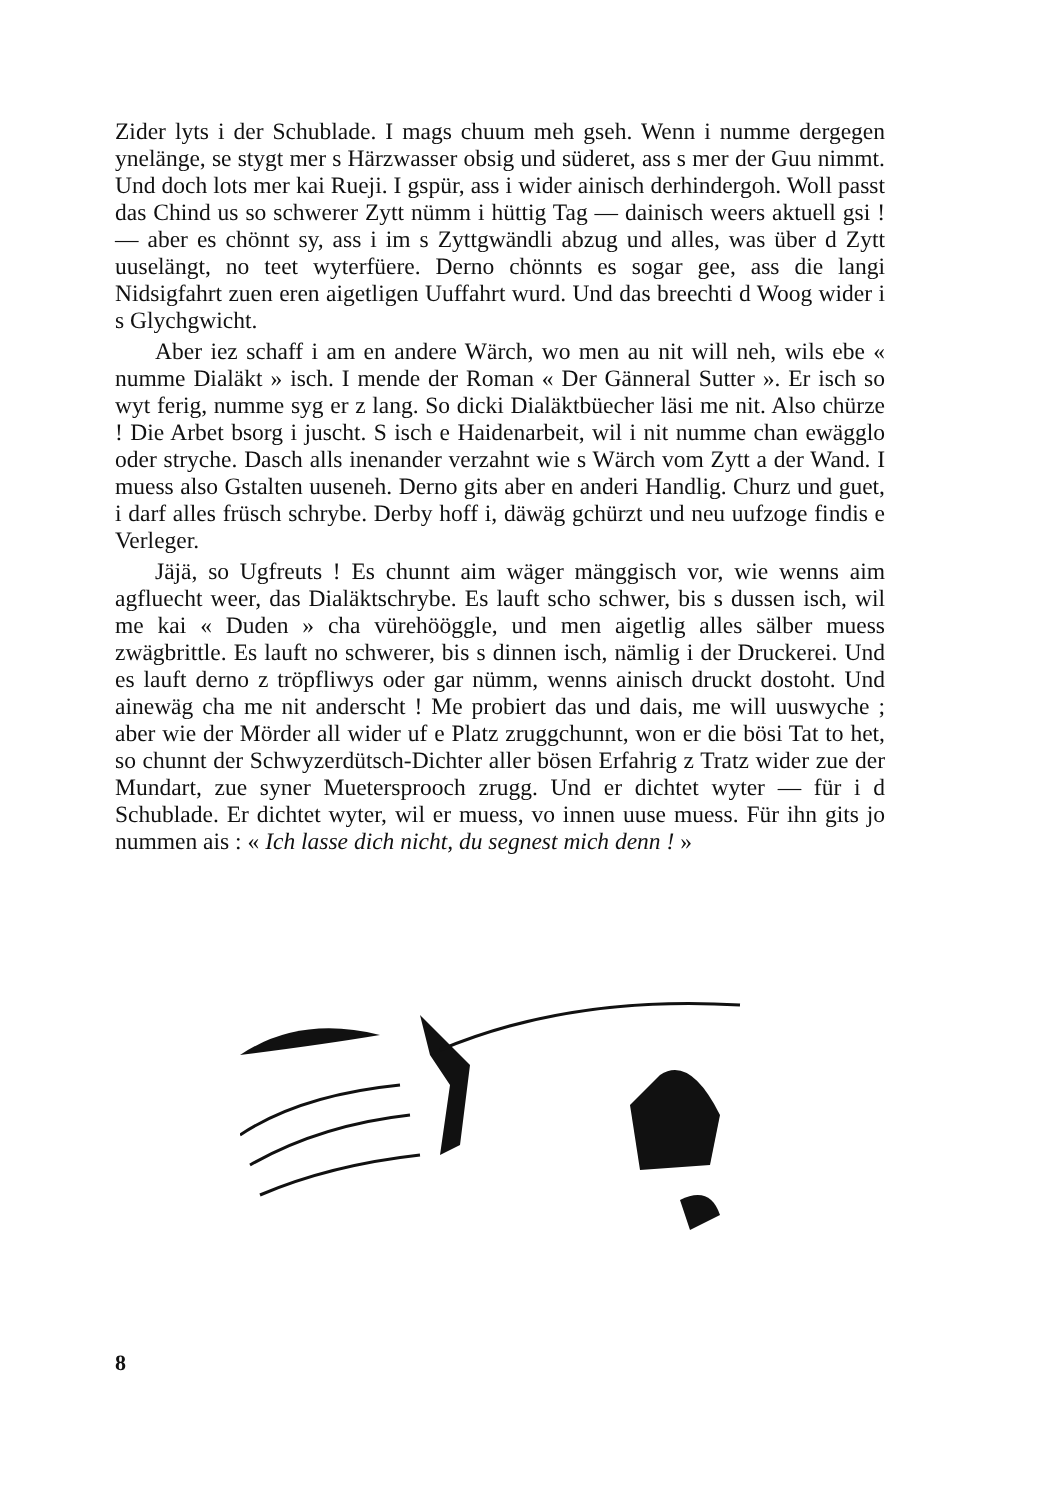Zider lyts i der Schublade. I mags chuum meh gseh. Wenn i numme dergegen ynelänge, se stygt mer s Härzwasser obsig und süderet, ass s mer der Guu nimmt. Und doch lots mer kai Rueji. I gspür, ass i wider ainisch derhindergoh. Woll passt das Chind us so schwerer Zytt nümm i hüttig Tag — dainisch weers aktuell gsi ! — aber es chönnt sy, ass i im s Zyttgwändli abzug und alles, was über d Zytt uuselängt, no teet wyterfüere. Derno chönnts es sogar gee, ass die langi Nidsigfahrt zuen eren aigetligen Uuffahrt wurd. Und das breechti d Woog wider i s Glychgwicht.
Aber iez schaff i am en andere Wärch, wo men au nit will neh, wils ebe « numme Dialäkt » isch. I mende der Roman « Der Gänneral Sutter ». Er isch so wyt ferig, numme syg er z lang. So dicki Dialäktbüecher läsi me nit. Also chürze ! Die Arbet bsorg i juscht. S isch e Haidenarbeit, wil i nit numme chan ewägglo oder stryche. Dasch alls inenander verzahnt wie s Wärch vom Zytt a der Wand. I muess also Gstalten uuseneh. Derno gits aber en anderi Handlig. Churz und guet, i darf alles früsch schrybe. Derby hoff i, däwäg gchürzt und neu uufzoge findis e Verleger.
Jäjä, so Ugfreuts ! Es chunnt aim wäger mänggisch vor, wie wenns aim agfluecht weer, das Dialäktschrybe. Es lauft scho schwer, bis s dussen isch, wil me kai « Duden » cha vürehööggle, und men aigetlig alles sälber muess zwägbrittle. Es lauft no schwerer, bis s dinnen isch, nämlig i der Druckerei. Und es lauft derno z tröpfliwys oder gar nümm, wenns ainisch druckt dostoht. Und ainewäg cha me nit anderscht ! Me probiert das und dais, me will uuswyche ; aber wie der Mörder all wider uf e Platz zruggchunnt, won er die bösi Tat to het, so chunnt der Schwyzerdütsch-Dichter aller bösen Erfahrig z Tratz wider zue der Mundart, zue syner Muetersprooch zrugg. Und er dichtet wyter — für i d Schublade. Er dichtet wyter, wil er muess, vo innen uuse muess. Für ihn gits jo nummen ais : « Ich lasse dich nicht, du segnest mich denn ! »
8